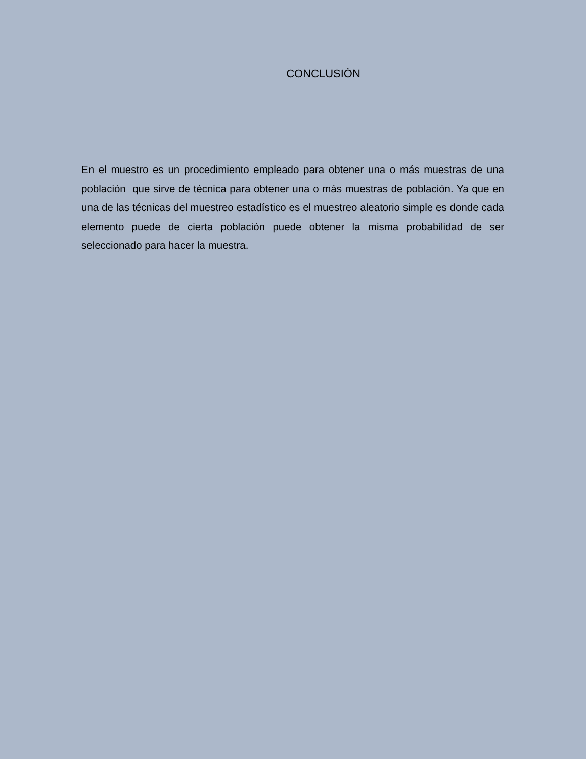CONCLUSIÓN
En el muestro es un procedimiento empleado para obtener una o más muestras de una población que sirve de técnica para obtener una o más muestras de población. Ya que en una de las técnicas del muestreo estadístico es el muestreo aleatorio simple es donde cada elemento puede de cierta población puede obtener la misma probabilidad de ser seleccionado para hacer la muestra.